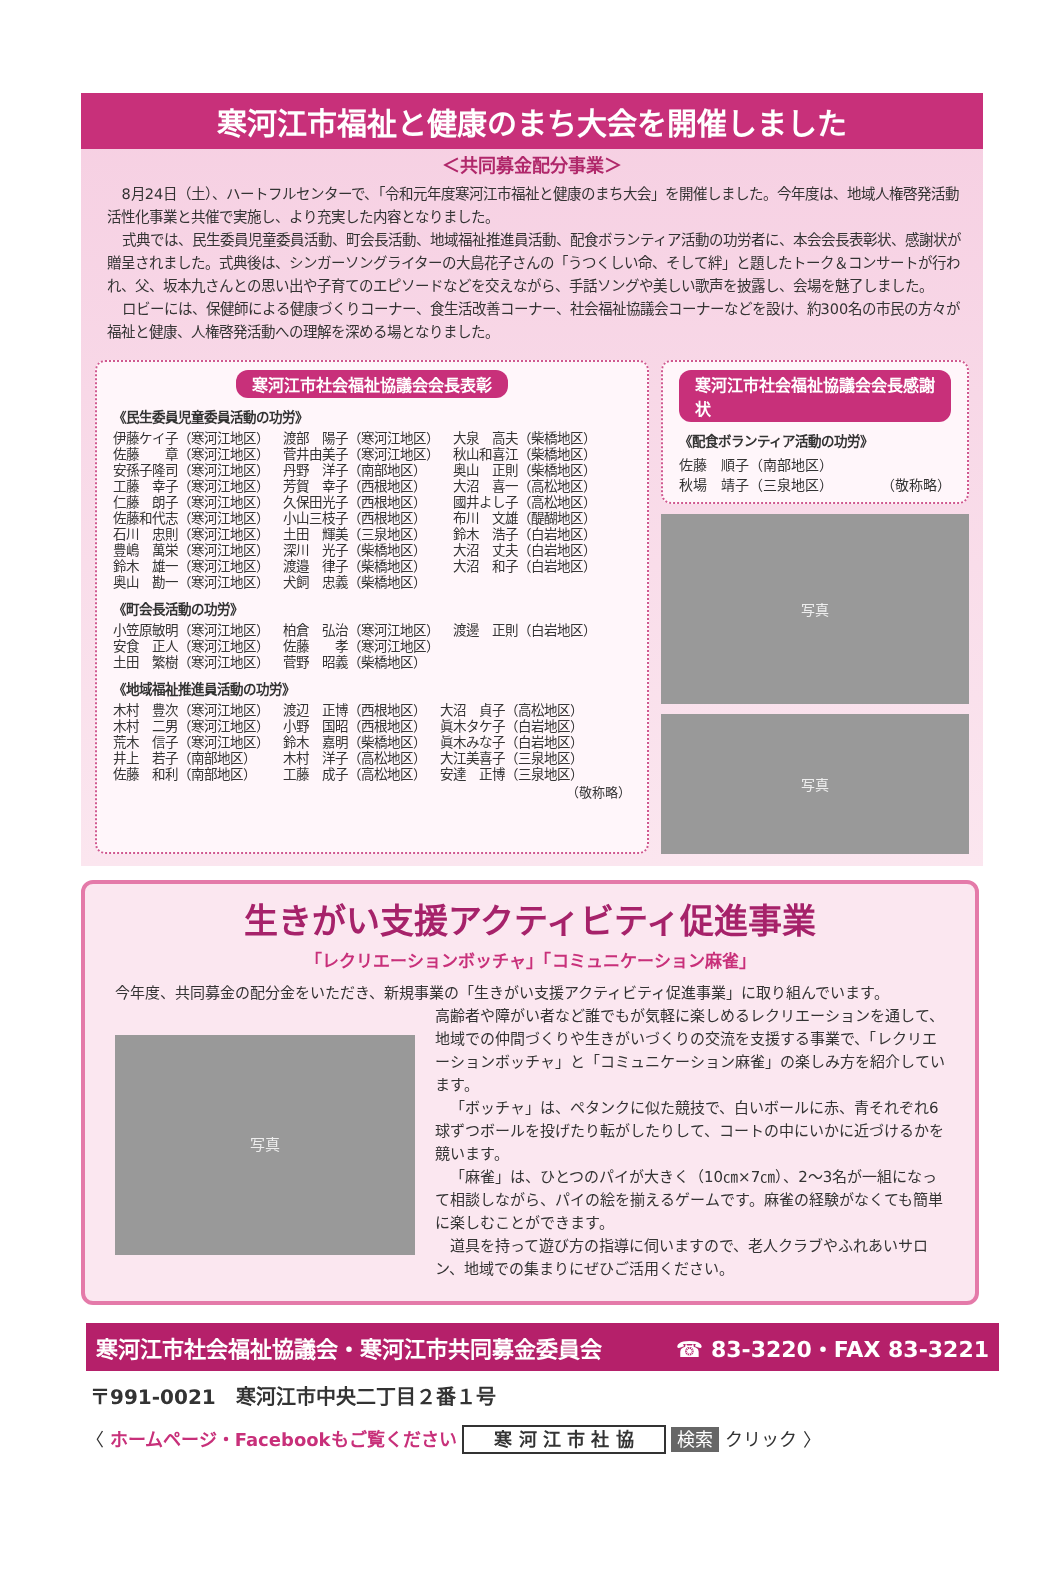寒河江市福祉と健康のまち大会を開催しました
＜共同募金配分事業＞
8月24日（土）、ハートフルセンターで、「令和元年度寒河江市福祉と健康のまち大会」を開催しました。今年度は、地域人権啓発活動活性化事業と共催で実施し、より充実した内容となりました。
式典では、民生委員児童委員活動、町会長活動、地域福祉推進員活動、配食ボランティア活動の功労者に、本会会長表彰状、感謝状が贈呈されました。式典後は、シンガーソングライターの大島花子さんの「うつくしい命、そして絆」と題したトーク＆コンサートが行われ、父、坂本九さんとの思い出や子育てのエピソードなどを交えながら、手話ソングや美しい歌声を披露し、会場を魅了しました。
ロビーには、保健師による健康づくりコーナー、食生活改善コーナー、社会福祉協議会コーナーなどを設け、約300名の市民の方々が福祉と健康、人権啓発活動への理解を深める場となりました。
寒河江市社会福祉協議会会長表彰
《民生委員児童委員活動の功労》
| 伊藤ケイ子（寒河江地区） | 渡部 陽子（寒河江地区） | 大泉 高夫（柴橋地区） |
| 佐藤 章（寒河江地区） | 菅井由美子（寒河江地区） | 秋山和喜江（柴橋地区） |
| 安孫子隆司（寒河江地区） | 丹野 洋子（南部地区） | 奥山 正則（柴橋地区） |
| 工藤 幸子（寒河江地区） | 芳賀 幸子（西根地区） | 大沼 喜一（高松地区） |
| 仁藤 朗子（寒河江地区） | 久保田光子（西根地区） | 國井よし子（高松地区） |
| 佐藤和代志（寒河江地区） | 小山三枝子（西根地区） | 布川 文雄（醍醐地区） |
| 石川 忠則（寒河江地区） | 土田 輝美（三泉地区） | 鈴木 浩子（白岩地区） |
| 豊嶋 萬栄（寒河江地区） | 深川 光子（柴橋地区） | 大沼 丈夫（白岩地区） |
| 鈴木 雄一（寒河江地区） | 渡邉 律子（柴橋地区） | 大沼 和子（白岩地区） |
| 奥山 勘一（寒河江地区） | 犬飼 忠義（柴橋地区） | |
《町会長活動の功労》
| 小笠原敏明（寒河江地区） | 柏倉 弘治（寒河江地区） | 渡邊 正則（白岩地区） |
| 安食 正人（寒河江地区） | 佐藤 孝（寒河江地区） | |
| 土田 繁樹（寒河江地区） | 菅野 昭義（柴橋地区） | |
《地域福祉推進員活動の功労》
| 木村 豊次（寒河江地区） | 渡辺 正博（西根地区） | 大沼 貞子（高松地区） |
| 木村 二男（寒河江地区） | 小野 国昭（西根地区） | 眞木タケ子（白岩地区） |
| 荒木 信子（寒河江地区） | 鈴木 嘉明（柴橋地区） | 眞木みな子（白岩地区） |
| 井上 若子（南部地区） | 木村 洋子（高松地区） | 大江美喜子（三泉地区） |
| 佐藤 和利（南部地区） | 工藤 成子（高松地区） | 安達 正博（三泉地区） |
（敬称略）
寒河江市社会福祉協議会会長感謝状
《配食ボランティア活動の功労》
佐藤　順子（南部地区）
秋場　靖子（三泉地区） （敬称略）
写真
写真
生きがい支援アクティビティ促進事業
「レクリエーションボッチャ」「コミュニケーション麻雀」
今年度、共同募金の配分金をいただき、新規事業の「生きがい支援アクティビティ促進事業」に取り組んでいます。
写真
高齢者や障がい者など誰でもが気軽に楽しめるレクリエーションを通して、地域での仲間づくりや生きがいづくりの交流を支援する事業で、「レクリエーションボッチャ」と「コミュニケーション麻雀」の楽しみ方を紹介しています。
「ボッチャ」は、ペタンクに似た競技で、白いボールに赤、青それぞれ6球ずつボールを投げたり転がしたりして、コートの中にいかに近づけるかを競います。
「麻雀」は、ひとつのパイが大きく（10㎝×7㎝）、2～3名が一組になって相談しながら、パイの絵を揃えるゲームです。麻雀の経験がなくても簡単に楽しむことができます。
道具を持って遊び方の指導に伺いますので、老人クラブやふれあいサロン、地域での集まりにぜひご活用ください。
寒河江市社会福祉協議会・寒河江市共同募金委員会 ☎ 83-3220・FAX 83-3221
〒991-0021　寒河江市中央二丁目２番１号
〈 ホームページ・Facebookもご覧ください 寒 河 江 市 社 協 検索 クリック 〉